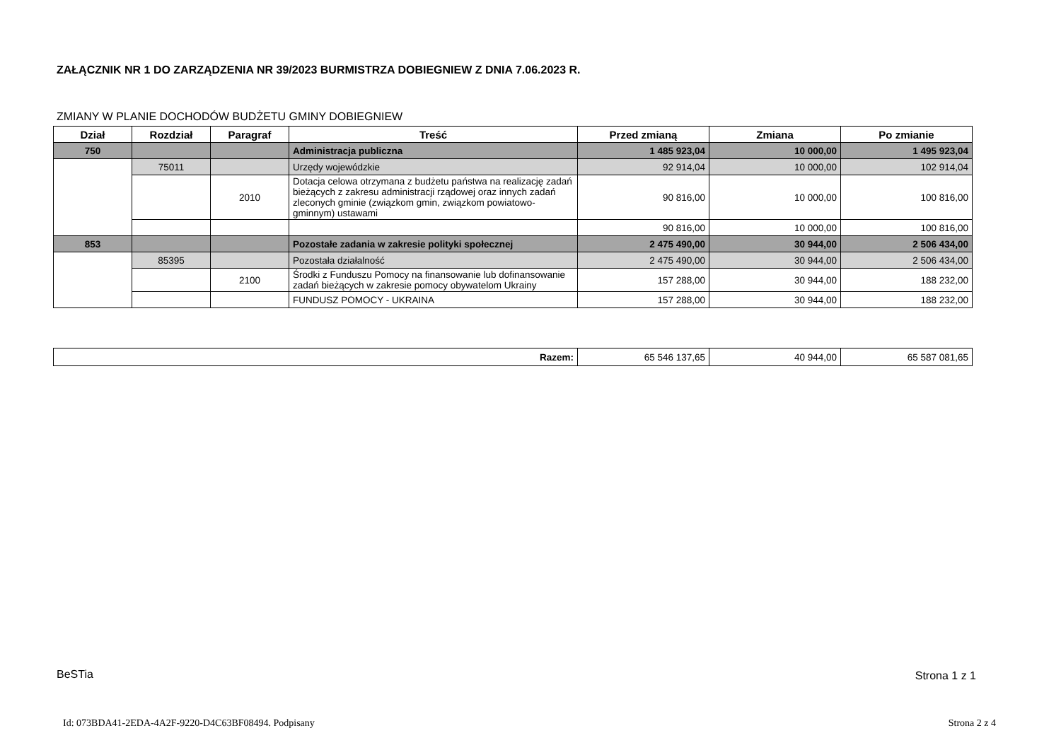ZAŁĄCZNIK NR 1 DO ZARZĄDZENIA NR 39/2023 BURMISTRZA DOBIEGNIEW Z DNIA 7.06.2023 R.
ZMIANY W PLANIE DOCHODÓW BUDŻETU GMINY DOBIEGNIEW
| Dział | Rozdział | Paragraf | Treść | Przed zmianą | Zmiana | Po zmianie |
| --- | --- | --- | --- | --- | --- | --- |
| 750 | | | Administracja publiczna | 1 485 923,04 | 10 000,00 | 1 495 923,04 |
| | 75011 | | Urzędy wojewódzkie | 92 914,04 | 10 000,00 | 102 914,04 |
| | | 2010 | Dotacja celowa otrzymana z budżetu państwa na realizację zadań bieżących z zakresu administracji rządowej oraz innych zadań zleconych gminie (związkom gmin, związkom powiatowo-gminnym) ustawami | 90 816,00 | 10 000,00 | 100 816,00 |
| | | | | 90 816,00 | 10 000,00 | 100 816,00 |
| 853 | | | Pozostałe zadania w zakresie polityki społecznej | 2 475 490,00 | 30 944,00 | 2 506 434,00 |
| | 85395 | | Pozostała działalność | 2 475 490,00 | 30 944,00 | 2 506 434,00 |
| | | 2100 | Środki z Funduszu Pomocy na finansowanie lub dofinansowanie zadań bieżących w zakresie pomocy obywatelom Ukrainy | 157 288,00 | 30 944,00 | 188 232,00 |
| | | | FUNDUSZ POMOCY - UKRAINA | 157 288,00 | 30 944,00 | 188 232,00 |
| Razem: | 65 546 137,65 | 40 944,00 | 65 587 081,65 |
BeSTia Strona 1 z 1
Id: 073BDA41-2EDA-4A2F-9220-D4C63BF08494. Podpisany
Strona 2 z 4